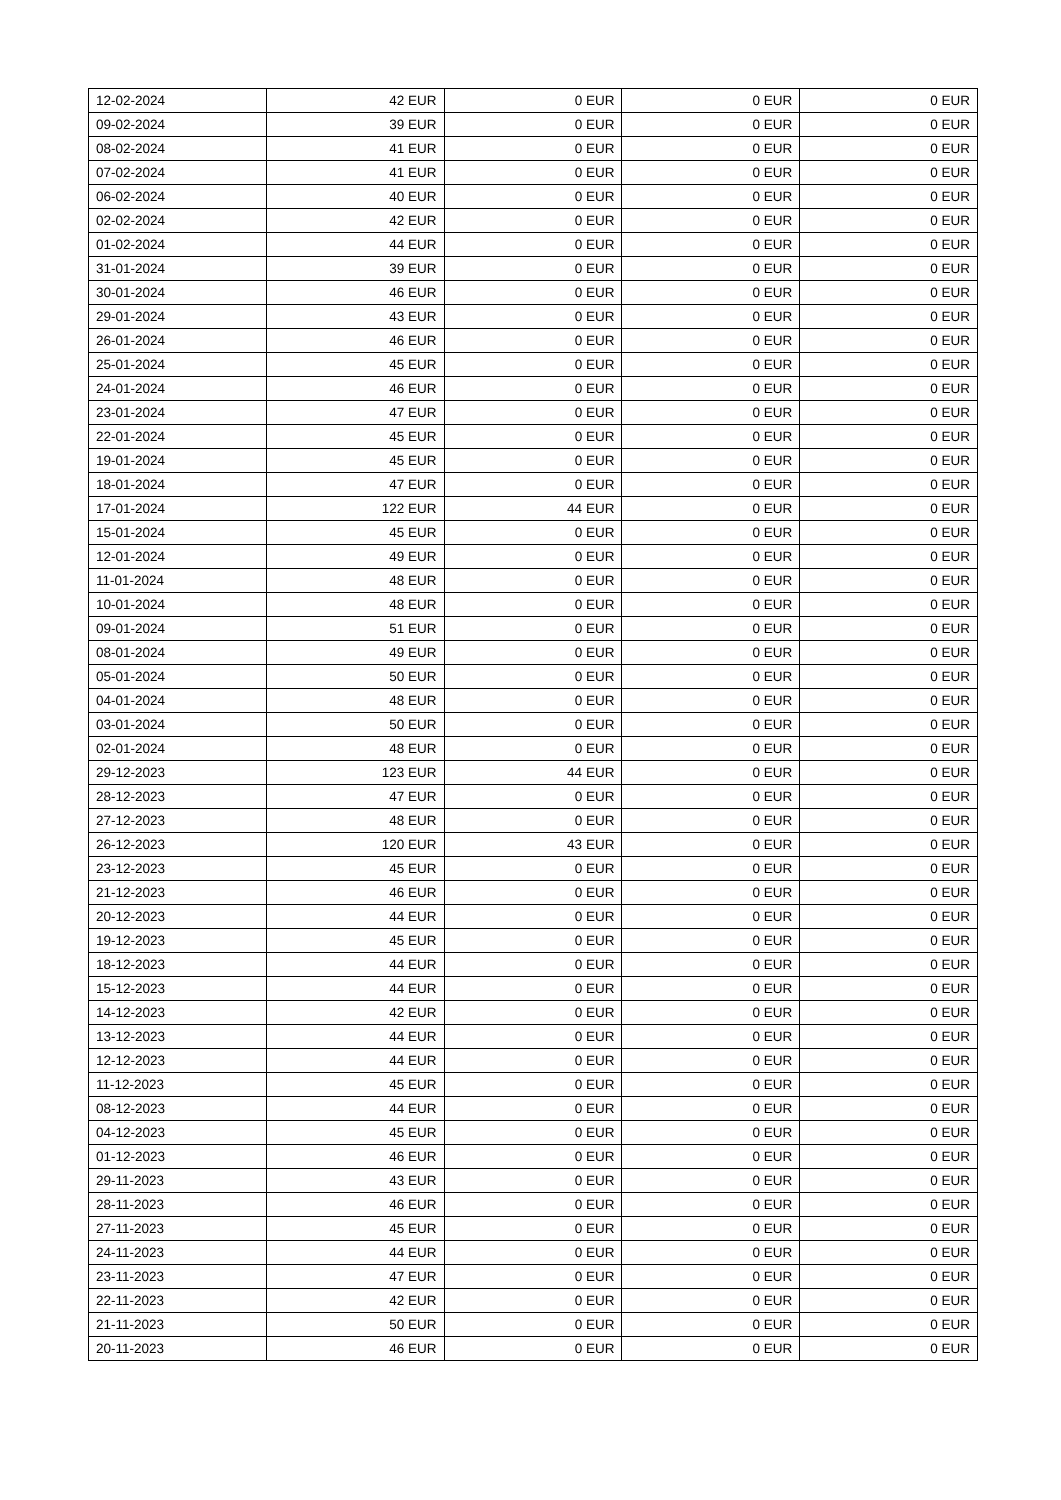| 12-02-2024 | 42 EUR | 0 EUR | 0 EUR | 0 EUR |
| 09-02-2024 | 39 EUR | 0 EUR | 0 EUR | 0 EUR |
| 08-02-2024 | 41 EUR | 0 EUR | 0 EUR | 0 EUR |
| 07-02-2024 | 41 EUR | 0 EUR | 0 EUR | 0 EUR |
| 06-02-2024 | 40 EUR | 0 EUR | 0 EUR | 0 EUR |
| 02-02-2024 | 42 EUR | 0 EUR | 0 EUR | 0 EUR |
| 01-02-2024 | 44 EUR | 0 EUR | 0 EUR | 0 EUR |
| 31-01-2024 | 39 EUR | 0 EUR | 0 EUR | 0 EUR |
| 30-01-2024 | 46 EUR | 0 EUR | 0 EUR | 0 EUR |
| 29-01-2024 | 43 EUR | 0 EUR | 0 EUR | 0 EUR |
| 26-01-2024 | 46 EUR | 0 EUR | 0 EUR | 0 EUR |
| 25-01-2024 | 45 EUR | 0 EUR | 0 EUR | 0 EUR |
| 24-01-2024 | 46 EUR | 0 EUR | 0 EUR | 0 EUR |
| 23-01-2024 | 47 EUR | 0 EUR | 0 EUR | 0 EUR |
| 22-01-2024 | 45 EUR | 0 EUR | 0 EUR | 0 EUR |
| 19-01-2024 | 45 EUR | 0 EUR | 0 EUR | 0 EUR |
| 18-01-2024 | 47 EUR | 0 EUR | 0 EUR | 0 EUR |
| 17-01-2024 | 122 EUR | 44 EUR | 0 EUR | 0 EUR |
| 15-01-2024 | 45 EUR | 0 EUR | 0 EUR | 0 EUR |
| 12-01-2024 | 49 EUR | 0 EUR | 0 EUR | 0 EUR |
| 11-01-2024 | 48 EUR | 0 EUR | 0 EUR | 0 EUR |
| 10-01-2024 | 48 EUR | 0 EUR | 0 EUR | 0 EUR |
| 09-01-2024 | 51 EUR | 0 EUR | 0 EUR | 0 EUR |
| 08-01-2024 | 49 EUR | 0 EUR | 0 EUR | 0 EUR |
| 05-01-2024 | 50 EUR | 0 EUR | 0 EUR | 0 EUR |
| 04-01-2024 | 48 EUR | 0 EUR | 0 EUR | 0 EUR |
| 03-01-2024 | 50 EUR | 0 EUR | 0 EUR | 0 EUR |
| 02-01-2024 | 48 EUR | 0 EUR | 0 EUR | 0 EUR |
| 29-12-2023 | 123 EUR | 44 EUR | 0 EUR | 0 EUR |
| 28-12-2023 | 47 EUR | 0 EUR | 0 EUR | 0 EUR |
| 27-12-2023 | 48 EUR | 0 EUR | 0 EUR | 0 EUR |
| 26-12-2023 | 120 EUR | 43 EUR | 0 EUR | 0 EUR |
| 23-12-2023 | 45 EUR | 0 EUR | 0 EUR | 0 EUR |
| 21-12-2023 | 46 EUR | 0 EUR | 0 EUR | 0 EUR |
| 20-12-2023 | 44 EUR | 0 EUR | 0 EUR | 0 EUR |
| 19-12-2023 | 45 EUR | 0 EUR | 0 EUR | 0 EUR |
| 18-12-2023 | 44 EUR | 0 EUR | 0 EUR | 0 EUR |
| 15-12-2023 | 44 EUR | 0 EUR | 0 EUR | 0 EUR |
| 14-12-2023 | 42 EUR | 0 EUR | 0 EUR | 0 EUR |
| 13-12-2023 | 44 EUR | 0 EUR | 0 EUR | 0 EUR |
| 12-12-2023 | 44 EUR | 0 EUR | 0 EUR | 0 EUR |
| 11-12-2023 | 45 EUR | 0 EUR | 0 EUR | 0 EUR |
| 08-12-2023 | 44 EUR | 0 EUR | 0 EUR | 0 EUR |
| 04-12-2023 | 45 EUR | 0 EUR | 0 EUR | 0 EUR |
| 01-12-2023 | 46 EUR | 0 EUR | 0 EUR | 0 EUR |
| 29-11-2023 | 43 EUR | 0 EUR | 0 EUR | 0 EUR |
| 28-11-2023 | 46 EUR | 0 EUR | 0 EUR | 0 EUR |
| 27-11-2023 | 45 EUR | 0 EUR | 0 EUR | 0 EUR |
| 24-11-2023 | 44 EUR | 0 EUR | 0 EUR | 0 EUR |
| 23-11-2023 | 47 EUR | 0 EUR | 0 EUR | 0 EUR |
| 22-11-2023 | 42 EUR | 0 EUR | 0 EUR | 0 EUR |
| 21-11-2023 | 50 EUR | 0 EUR | 0 EUR | 0 EUR |
| 20-11-2023 | 46 EUR | 0 EUR | 0 EUR | 0 EUR |